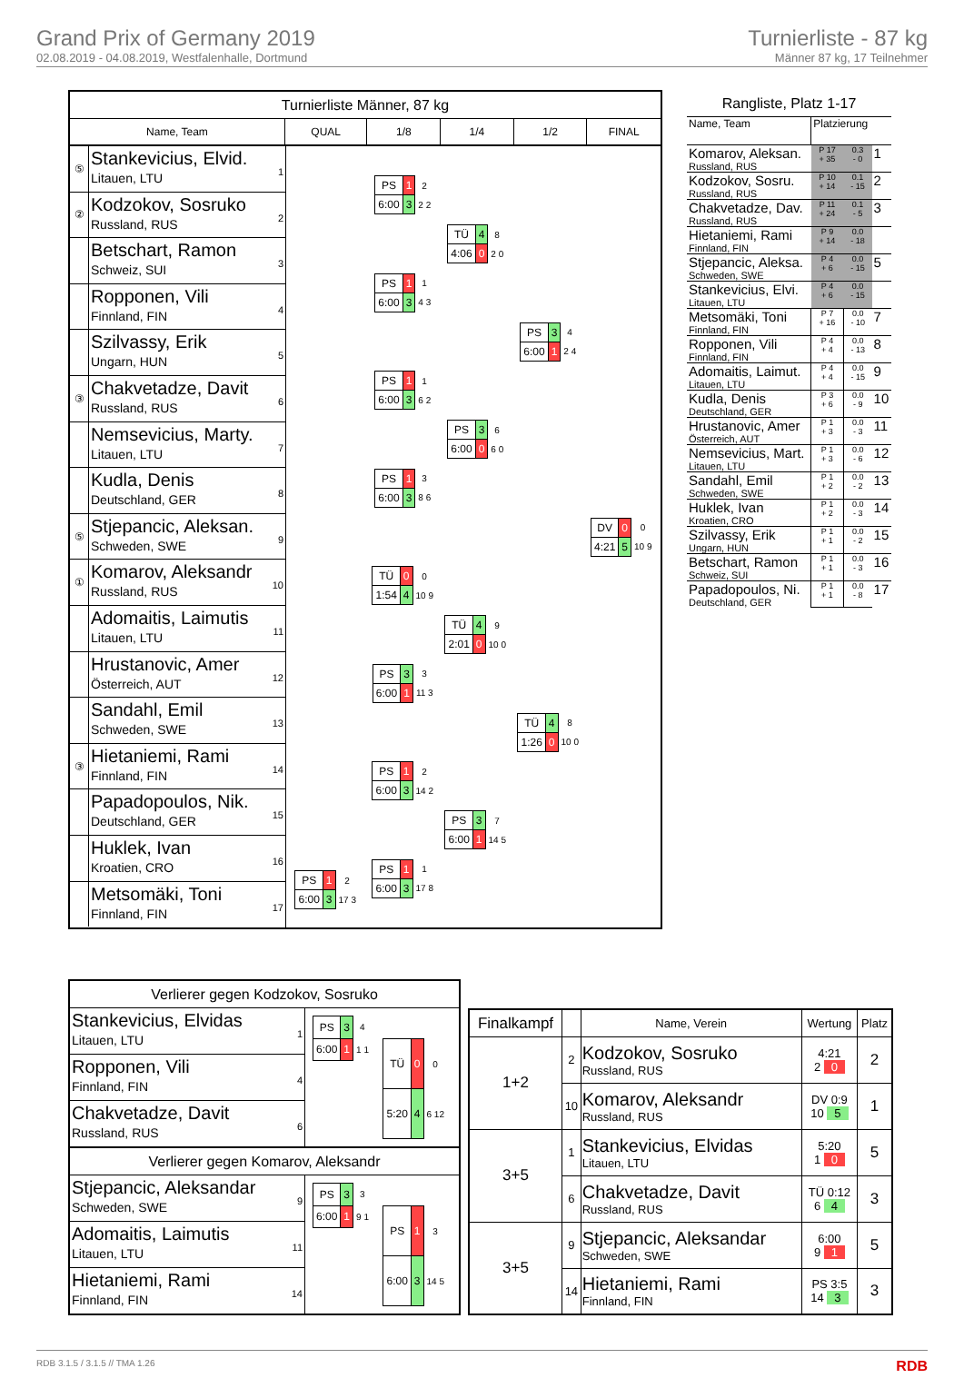Grand Prix of Germany 2019
02.08.2019 - 04.08.2019, Westfalenhalle, Dortmund
Turnierliste - 87 kg
Männer 87 kg, 17 Teilnehmer
Turnierliste Männer, 87 kg
Name, Team QUAL 1/8 1/4 1/2 FINAL
⑤
Stankevicius, Elvid.
Litauen, LTU
1
②
Kodzokov, Sosruko
Russland, RUS
2
Betschart, Ramon
Schweiz, SUI
3
Ropponen, Vili
Finnland, FIN
4
Szilvassy, Erik
Ungarn, HUN
5
③
Chakvetadze, Davit
Russland, RUS
6
Nemsevicius, Marty.
Litauen, LTU
7
Kudla, Denis
Deutschland, GER
8
⑤
Stjepancic, Aleksan.
Schweden, SWE
9
①
Komarov, Aleksandr
Russland, RUS
10
Adomaitis, Laimutis
Litauen, LTU
11
Hrustanovic, Amer
Österreich, AUT
12
Sandahl, Emil
Schweden, SWE
13
③
Hietaniemi, Rami
Finnland, FIN
14
Papadopoulos, Nik.
Deutschland, GER
15
Huklek, Ivan
Kroatien, CRO
16
Metsomäki, Toni
Finnland, FIN
17
| PS | 1 | 2 |
| 6:00 | 3 | 17 3 |
| PS | 1 | 2 |
| 6:00 | 3 | 2 2 |
| PS | 1 | 1 |
| 6:00 | 3 | 4 3 |
| PS | 1 | 1 |
| 6:00 | 3 | 6 2 |
| PS | 1 | 3 |
| 6:00 | 3 | 8 6 |
| TÜ | 0 | 0 |
| 1:54 | 4 | 10 9 |
| PS | 3 | 3 |
| 6:00 | 1 | 11 3 |
| PS | 1 | 2 |
| 6:00 | 3 | 14 2 |
| PS | 1 | 1 |
| 6:00 | 3 | 17 8 |
| TÜ | 4 | 8 |
| 4:06 | 0 | 2 0 |
| PS | 3 | 6 |
| 6:00 | 0 | 6 0 |
| TÜ | 4 | 9 |
| 2:01 | 0 | 10 0 |
| PS | 3 | 7 |
| 6:00 | 1 | 14 5 |
| PS | 3 | 4 |
| 6:00 | 1 | 2 4 |
| TÜ | 4 | 8 |
| 1:26 | 0 | 10 0 |
| DV | 0 | 0 |
| 4:21 | 5 | 10 9 |
Rangliste, Platz 1-17
| Name, Team | Platzierung | | |
| Komarov, Aleksan. Russland, RUS | P 17 + 35 | 0.3 - 0 | 1 |
| Kodzokov, Sosru. Russland, RUS | P 10 + 14 | 0.1 - 15 | 2 |
| Chakvetadze, Dav. Russland, RUS | P 11 + 24 | 0.1 - 5 | 3 |
| Hietaniemi, Rami Finnland, FIN | P 9 + 14 | 0.0 - 18 | |
| Stjepancic, Aleksa. Schweden, SWE | P 4 + 6 | 0.0 - 15 | 5 |
| Stankevicius, Elvi. Litauen, LTU | P 4 + 6 | 0.0 - 15 | |
| Metsomäki, Toni Finnland, FIN | P 7 + 16 | 0.0 - 10 | 7 |
| Ropponen, Vili Finnland, FIN | P 4 + 4 | 0.0 - 13 | 8 |
| Adomaitis, Laimut. Litauen, LTU | P 4 + 4 | 0.0 - 15 | 9 |
| Kudla, Denis Deutschland, GER | P 3 + 6 | 0.0 - 9 | 10 |
| Hrustanovic, Amer Österreich, AUT | P 1 + 3 | 0.0 - 3 | 11 |
| Nemsevicius, Mart. Litauen, LTU | P 1 + 3 | 0.0 - 6 | 12 |
| Sandahl, Emil Schweden, SWE | P 1 + 2 | 0.0 - 2 | 13 |
| Huklek, Ivan Kroatien, CRO | P 1 + 2 | 0.0 - 3 | 14 |
| Szilvassy, Erik Ungarn, HUN | P 1 + 1 | 0.0 - 2 | 15 |
| Betschart, Ramon Schweiz, SUI | P 1 + 1 | 0.0 - 3 | 16 |
| Papadopoulos, Ni. Deutschland, GER | P 1 + 1 | 0.0 - 8 | 17 |
Verlierer gegen Kodzokov, Sosruko
Stankevicius, Elvidas
Litauen, LTU
1
Ropponen, Vili
Finnland, FIN
4
Chakvetadze, Davit
Russland, RUS
6
| PS | 3 | 4 |
| 6:00 | 1 | 1 1 |
| TÜ | 0 | 0 |
| 5:20 | 4 | 6 12 |
Verlierer gegen Komarov, Aleksandr
Stjepancic, Aleksandar
Schweden, SWE
9
Adomaitis, Laimutis
Litauen, LTU
11
Hietaniemi, Rami
Finnland, FIN
14
| PS | 3 | 3 |
| 6:00 | 1 | 9 1 |
| PS | 1 | 3 |
| 6:00 | 3 | 14 5 |
| Finalkampf | | Name, Verein | Wertung | Platz |
| --- | --- | --- | --- | --- |
| 1+2 | 2 | Kodzokov, Sosruko Russland, RUS | 4:21 2 0 | 2 |
| | 10 | Komarov, Aleksandr Russland, RUS | DV 0:9 10 5 | 1 |
| 3+5 | 1 | Stankevicius, Elvidas Litauen, LTU | 5:20 1 0 | 5 |
| | 6 | Chakvetadze, Davit Russland, RUS | TÜ 0:12 6 4 | 3 |
| 3+5 | 9 | Stjepancic, Aleksandar Schweden, SWE | 6:00 9 1 | 5 |
| | 14 | Hietaniemi, Rami Finnland, FIN | PS 3:5 14 3 | 3 |
RDB 3.1.5 / 3.1.5 // TMA 1.26 RDB